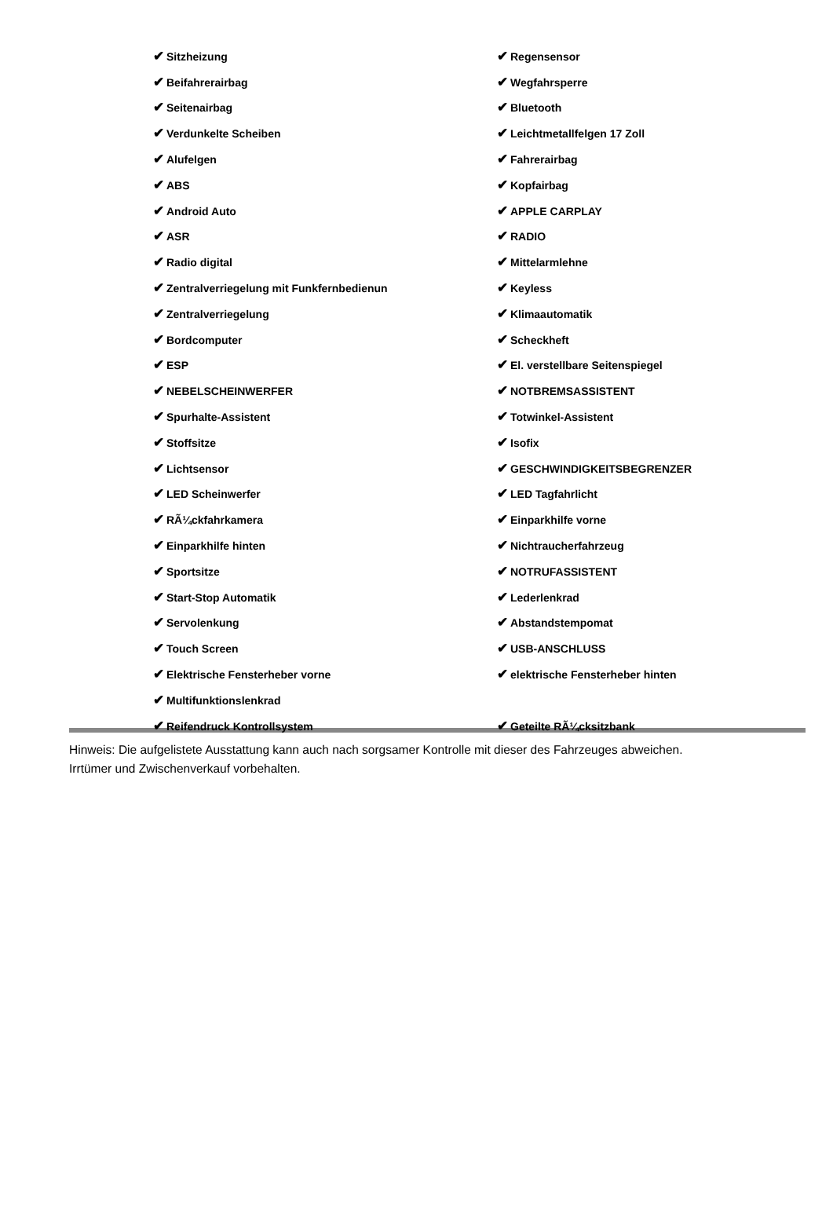| ✔ Sitzheizung | ✔ Regensensor |
| ✔ Beifahrerairbag | ✔ Wegfahrsperre |
| ✔ Seitenairbag | ✔ Bluetooth |
| ✔ Verdunkelte Scheiben | ✔ Leichtmetallfelgen 17 Zoll |
| ✔ Alufelgen | ✔ Fahrerairbag |
| ✔ ABS | ✔ Kopfairbag |
| ✔ Android Auto | ✔ APPLE CARPLAY |
| ✔ ASR | ✔ RADIO |
| ✔ Radio digital | ✔ Mittelarmlehne |
| ✔ Zentralverriegelung mit Funkfernbedienun | ✔ Keyless |
| ✔ Zentralverriegelung | ✔ Klimaautomatik |
| ✔ Bordcomputer | ✔ Scheckheft |
| ✔ ESP | ✔ El. verstellbare Seitenspiegel |
| ✔ NEBELSCHEINWERFER | ✔ NOTBREMSASSISTENT |
| ✔ Spurhalte-Assistent | ✔ Totwinkel-Assistent |
| ✔ Stoffsitze | ✔ Isofix |
| ✔ Lichtsensor | ✔ GESCHWINDIGKEITSBEGRENZER |
| ✔ LED Scheinwerfer | ✔ LED Tagfahrlicht |
| ✔ RÃ¼ckfahrkamera | ✔ Einparkhilfe vorne |
| ✔ Einparkhilfe hinten | ✔ Nichtraucherfahrzeug |
| ✔ Sportsitze | ✔ NOTRUFASSISTENT |
| ✔ Start-Stop Automatik | ✔ Lederlenkrad |
| ✔ Servolenkung | ✔ Abstandstempomat |
| ✔ Touch Screen | ✔ USB-ANSCHLUSS |
| ✔ Elektrische Fensterheber vorne | ✔ elektrische Fensterheber hinten |
| ✔ Multifunktionslenkrad | |
| ✔ Reifendruck Kontrollsystem | ✔ Geteilte RÃ¼cksitzbank |
Hinweis: Die aufgelistete Ausstattung kann auch nach sorgsamer Kontrolle mit dieser des Fahrzeuges abweichen. Irrtümer und Zwischenverkauf vorbehalten.